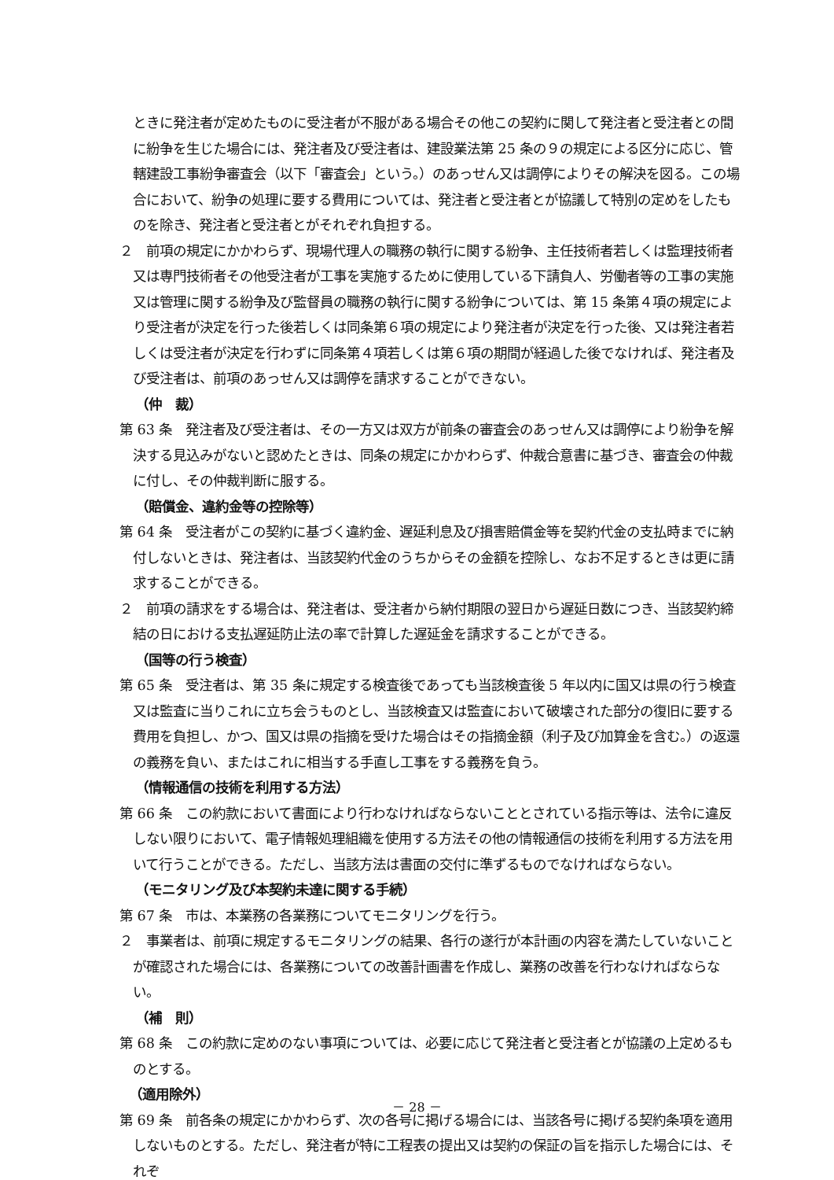ときに発注者が定めたものに受注者が不服がある場合その他この契約に関して発注者と受注者との間に紛争を生じた場合には、発注者及び受注者は、建設業法第 25 条の９の規定による区分に応じ、管轄建設工事紛争審査会（以下「審査会」という。）のあっせん又は調停によりその解決を図る。この場合において、紛争の処理に要する費用については、発注者と受注者とが協議して特別の定めをしたものを除き、発注者と受注者とがそれぞれ負担する。
２　前項の規定にかかわらず、現場代理人の職務の執行に関する紛争、主任技術者若しくは監理技術者又は専門技術者その他受注者が工事を実施するために使用している下請負人、労働者等の工事の実施又は管理に関する紛争及び監督員の職務の執行に関する紛争については、第 15 条第４項の規定により受注者が決定を行った後若しくは同条第６項の規定により発注者が決定を行った後、又は発注者若しくは受注者が決定を行わずに同条第４項若しくは第６項の期間が経過した後でなければ、発注者及び受注者は、前項のあっせん又は調停を請求することができない。
（仲　裁）
第 63 条　発注者及び受注者は、その一方又は双方が前条の審査会のあっせん又は調停により紛争を解決する見込みがないと認めたときは、同条の規定にかかわらず、仲裁合意書に基づき、審査会の仲裁に付し、その仲裁判断に服する。
（賠償金、違約金等の控除等）
第 64 条　受注者がこの契約に基づく違約金、遅延利息及び損害賠償金等を契約代金の支払時までに納付しないときは、発注者は、当該契約代金のうちからその金額を控除し、なお不足するときは更に請求することができる。
２　前項の請求をする場合は、発注者は、受注者から納付期限の翌日から遅延日数につき、当該契約締結の日における支払遅延防止法の率で計算した遅延金を請求することができる。
（国等の行う検査）
第 65 条　受注者は、第 35 条に規定する検査後であっても当該検査後 5 年以内に国又は県の行う検査又は監査に当りこれに立ち会うものとし、当該検査又は監査において破壊された部分の復旧に要する費用を負担し、かつ、国又は県の指摘を受けた場合はその指摘金額（利子及び加算金を含む。）の返還の義務を負い、またはこれに相当する手直し工事をする義務を負う。
（情報通信の技術を利用する方法）
第 66 条　この約款において書面により行わなければならないこととされている指示等は、法令に違反しない限りにおいて、電子情報処理組織を使用する方法その他の情報通信の技術を利用する方法を用いて行うことができる。ただし、当該方法は書面の交付に準ずるものでなければならない。
（モニタリング及び本契約未達に関する手続）
第 67 条　市は、本業務の各業務についてモニタリングを行う。
２　事業者は、前項に規定するモニタリングの結果、各行の遂行が本計画の内容を満たしていないことが確認された場合には、各業務についての改善計画書を作成し、業務の改善を行わなければならない。
（補　則）
第 68 条　この約款に定めのない事項については、必要に応じて発注者と受注者とが協議の上定めるものとする。
（適用除外）
第 69 条　前各条の規定にかかわらず、次の各号に掲げる場合には、当該各号に掲げる契約条項を適用しないものとする。ただし、発注者が特に工程表の提出又は契約の保証の旨を指示した場合には、それぞ
－ 28 －